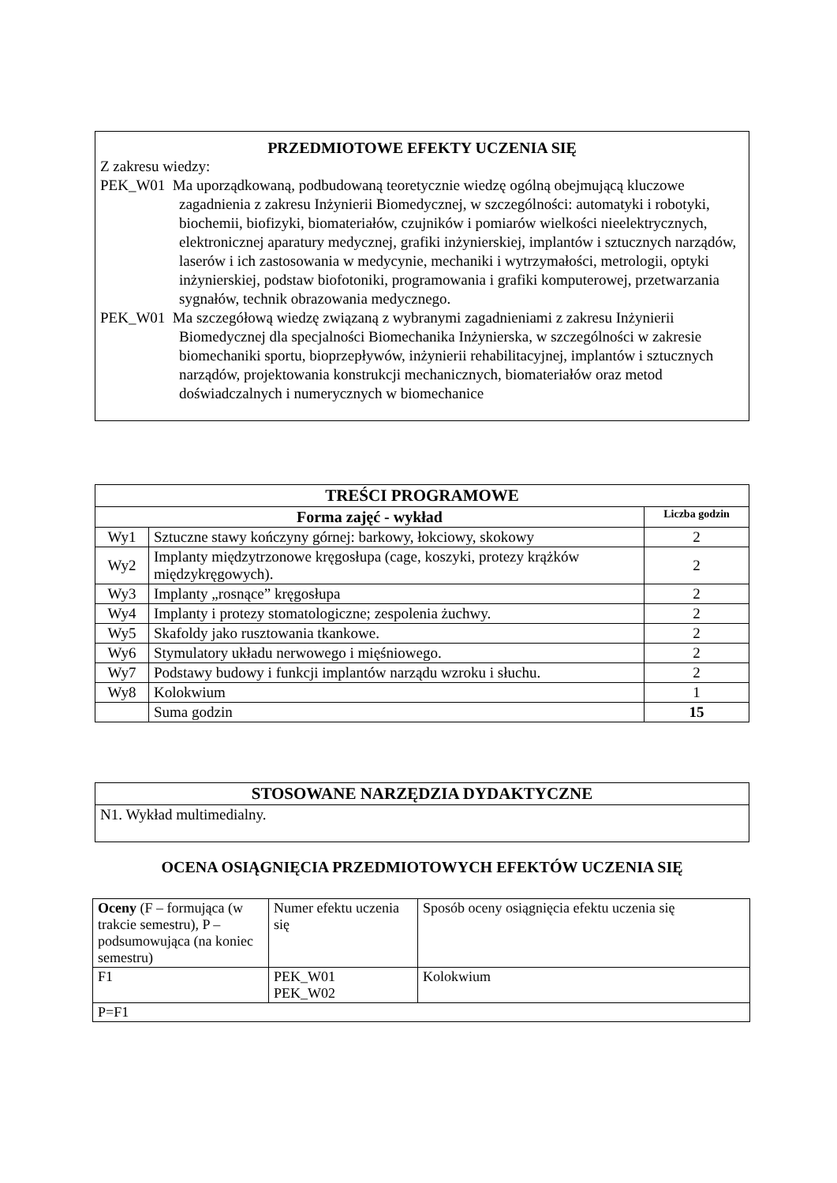PRZEDMIOTOWE EFEKTY UCZENIA SIĘ
Z zakresu wiedzy:
PEK_W01 Ma uporządkowaną, podbudowaną teoretycznie wiedzę ogólną obejmującą kluczowe zagadnienia z zakresu Inżynierii Biomedycznej, w szczególności: automatyki i robotyki, biochemii, biofizyki, biomateriałów, czujników i pomiarów wielkości nieelektrycznych, elektronicznej aparatury medycznej, grafiki inżynierskiej, implantów i sztucznych narządów, laserów i ich zastosowania w medycynie, mechaniki i wytrzymałości, metrologii, optyki inżynierskiej, podstaw biofotoniki, programowania i grafiki komputerowej, przetwarzania sygnałów, technik obrazowania medycznego.
PEK_W01 Ma szczegółową wiedzę związaną z wybranymi zagadnieniami z zakresu Inżynierii Biomedycznej dla specjalności Biomechanika Inżynierska, w szczególności w zakresie biomechaniki sportu, bioprzepływów, inżynierii rehabilitacyjnej, implantów i sztucznych narządów, projektowania konstrukcji mechanicznych, biomateriałów oraz metod doświadczalnych i numerycznych w biomechanice
| TREŚCI PROGRAMOWE | | |
| --- | --- | --- |
| Forma zajęć - wykład | | Liczba godzin |
| Wy1 | Sztuczne stawy kończyny górnej: barkowy, łokciowy, skokowy | 2 |
| Wy2 | Implanty międzytrzonowe kręgosłupa (cage, koszyki, protezy krążków międzykręgowych). | 2 |
| Wy3 | Implanty „rosnące” kręgosłupa | 2 |
| Wy4 | Implanty i protezy stomatologiczne; zespolenia żuchwy. | 2 |
| Wy5 | Skafoldy jako rusztowania tkankowe. | 2 |
| Wy6 | Stymulatory układu nerwowego i mięśniowego. | 2 |
| Wy7 | Podstawy budowy i funkcji implantów narządu wzroku i słuchu. | 2 |
| Wy8 | Kolokwium | 1 |
| | Suma godzin | 15 |
| STOSOWANE NARZĘDZIA DYDAKTYCZNE |
| --- |
| N1. Wykład multimedialny. |
OCENA OSIĄGNIĘCIA PRZEDMIOTOWYCH EFEKTÓW UCZENIA SIĘ
| Oceny (F – formująca (w trakcie semestru), P – podsumowująca (na koniec semestru) | Numer efektu uczenia się | Sposób oceny osiągnięcia efektu uczenia się |
| F1 | PEK_W01 PEK_W02 | Kolokwium |
| P=F1 | | |